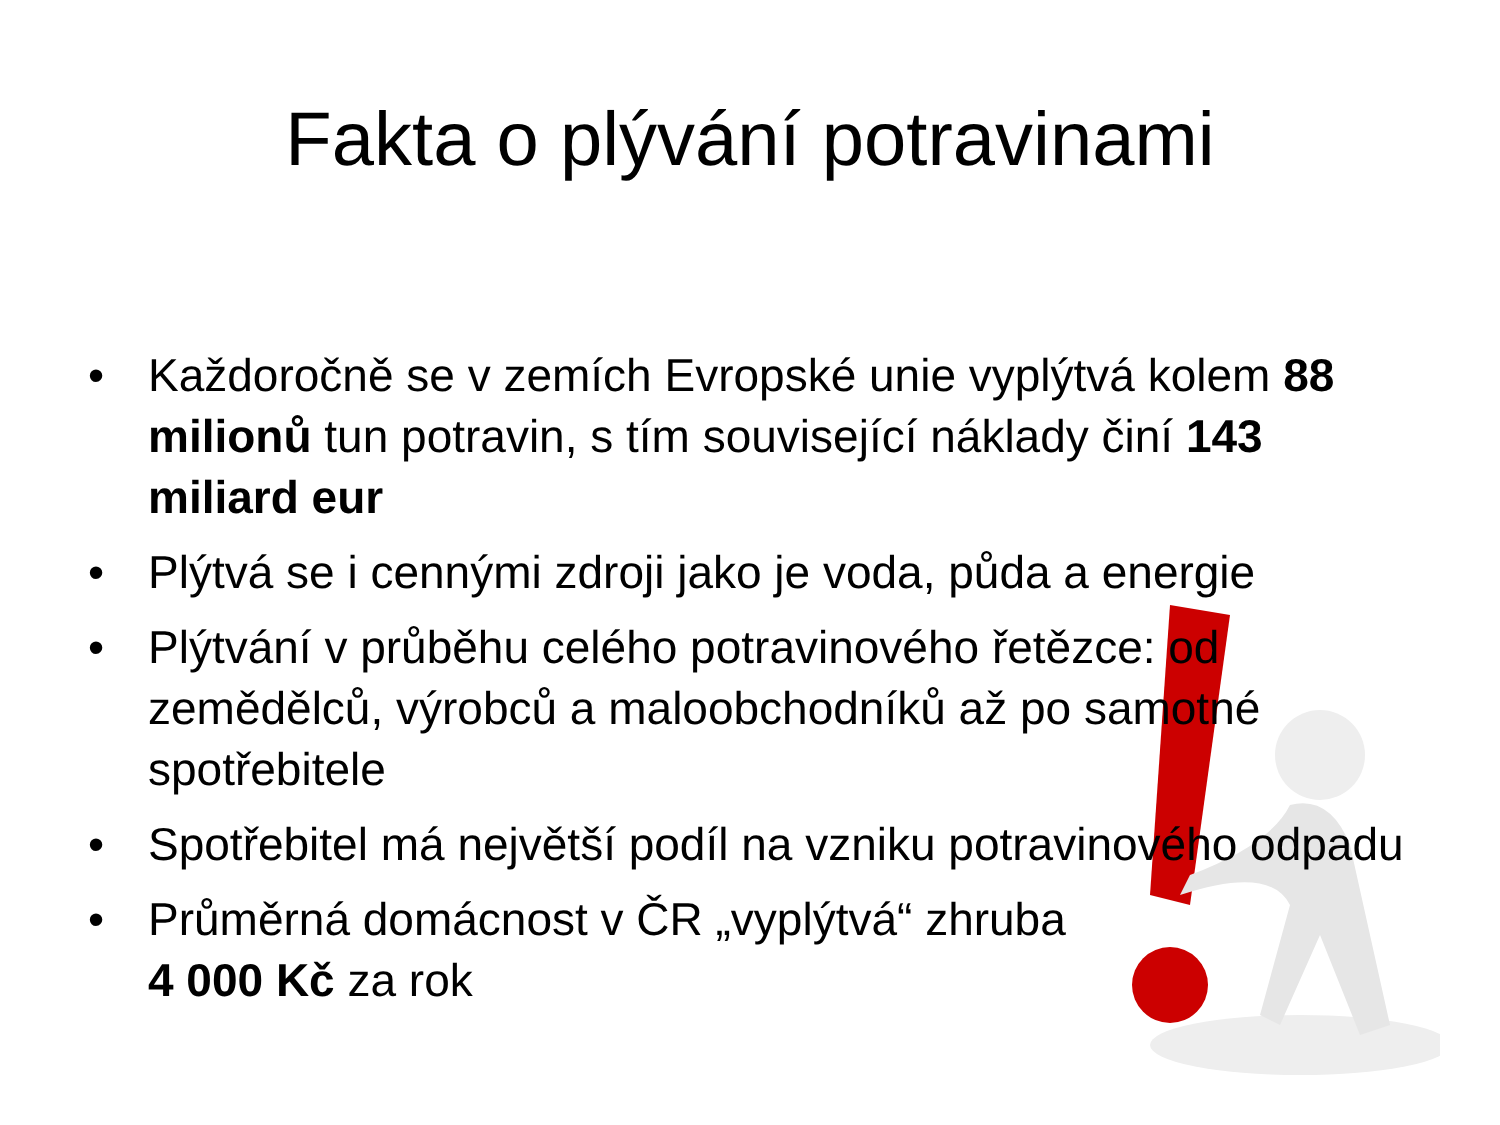Fakta o plývání potravinami
• Každoročně se v zemích Evropské unie vyplýtvá kolem 88 milionů tun potravin, s tím související náklady činí 143 miliard eur
• Plýtvá se i cennými zdroji jako je voda, půda a energie
• Plýtvání v průběhu celého potravinového řetězce: od zemědělců, výrobců a maloobchodníků až po samotné spotřebitele
• Spotřebitel má největší podíl na vzniku potravinového odpadu
• Průměrná domácnost v ČR „vyplýtvá“ zhruba
4 000 Kč za rok